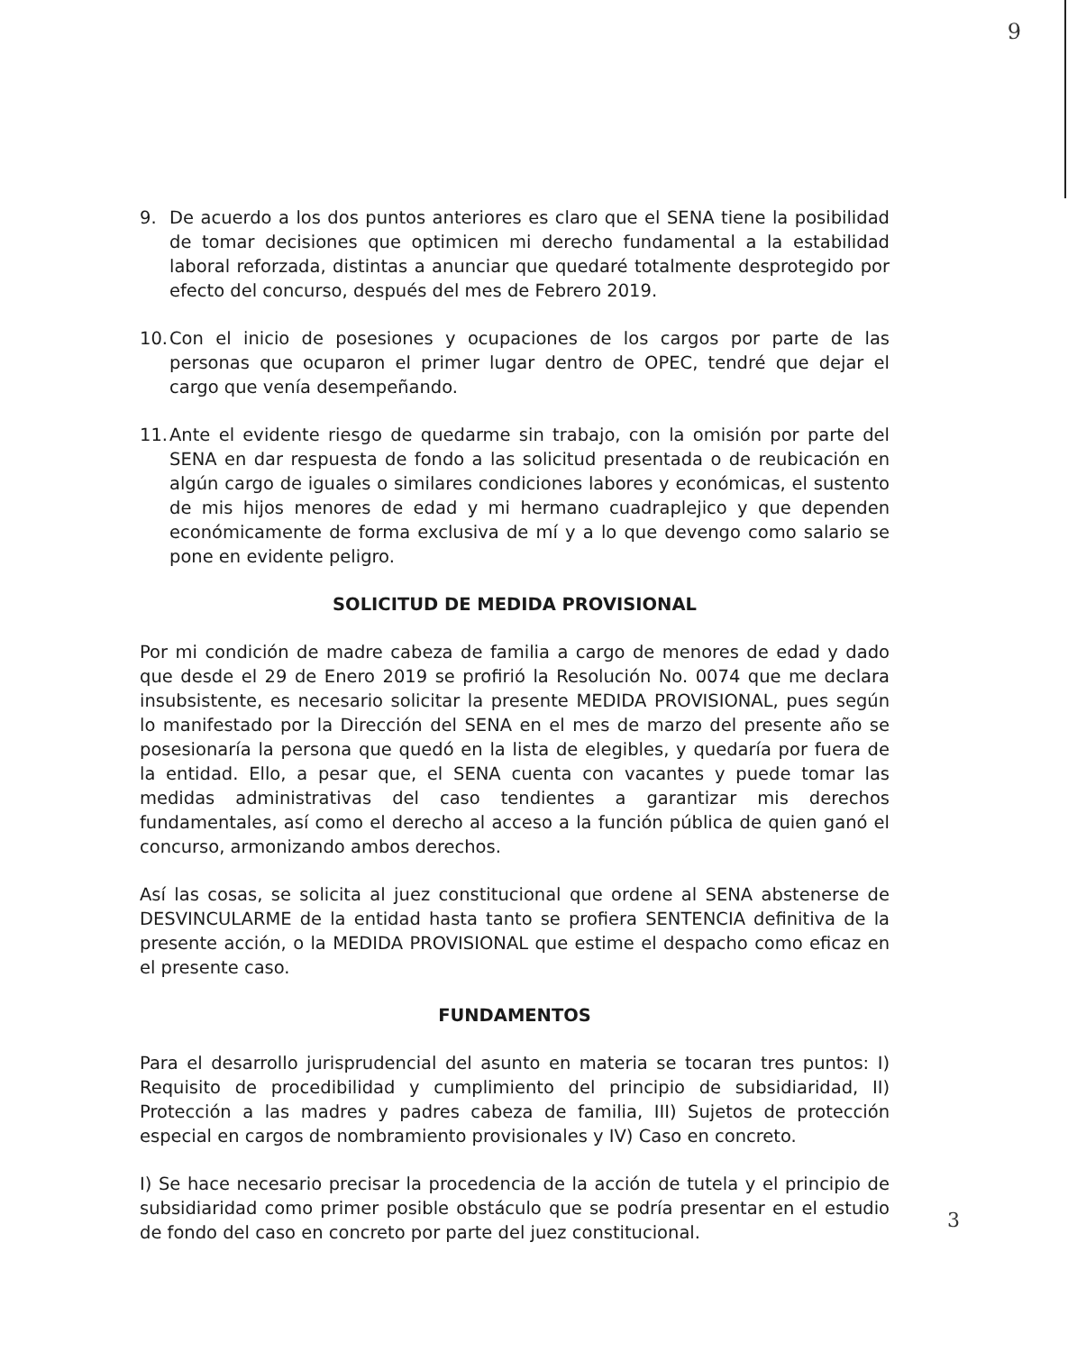9
9. De acuerdo a los dos puntos anteriores es claro que el SENA tiene la posibilidad de tomar decisiones que optimicen mi derecho fundamental a la estabilidad laboral reforzada, distintas a anunciar que quedaré totalmente desprotegido por efecto del concurso, después del mes de Febrero 2019.
10. Con el inicio de posesiones y ocupaciones de los cargos por parte de las personas que ocuparon el primer lugar dentro de OPEC, tendré que dejar el cargo que venía desempeñando.
11. Ante el evidente riesgo de quedarme sin trabajo, con la omisión por parte del SENA en dar respuesta de fondo a las solicitud presentada o de reubicación en algún cargo de iguales o similares condiciones labores y económicas, el sustento de mis hijos menores de edad y mi hermano cuadraplejico y que dependen económicamente de forma exclusiva de mí y a lo que devengo como salario se pone en evidente peligro.
SOLICITUD DE MEDIDA PROVISIONAL
Por mi condición de madre cabeza de familia a cargo de menores de edad y dado que desde el 29 de Enero 2019 se profirió la Resolución No. 0074 que me declara insubsistente, es necesario solicitar la presente MEDIDA PROVISIONAL, pues según lo manifestado por la Dirección del SENA en el mes de marzo del presente año se posesionaría la persona que quedó en la lista de elegibles, y quedaría por fuera de la entidad. Ello, a pesar que, el SENA cuenta con vacantes y puede tomar las medidas administrativas del caso tendientes a garantizar mis derechos fundamentales, así como el derecho al acceso a la función pública de quien ganó el concurso, armonizando ambos derechos.
Así las cosas, se solicita al juez constitucional que ordene al SENA abstenerse de DESVINCULARME de la entidad hasta tanto se profiera SENTENCIA definitiva de la presente acción, o la MEDIDA PROVISIONAL que estime el despacho como eficaz en el presente caso.
FUNDAMENTOS
Para el desarrollo jurisprudencial del asunto en materia se tocaran tres puntos: I) Requisito de procedibilidad y cumplimiento del principio de subsidiaridad, II) Protección a las madres y padres cabeza de familia, III) Sujetos de protección especial en cargos de nombramiento provisionales y IV) Caso en concreto.
I) Se hace necesario precisar la procedencia de la acción de tutela y el principio de subsidiaridad como primer posible obstáculo que se podría presentar en el estudio de fondo del caso en concreto por parte del juez constitucional.
3